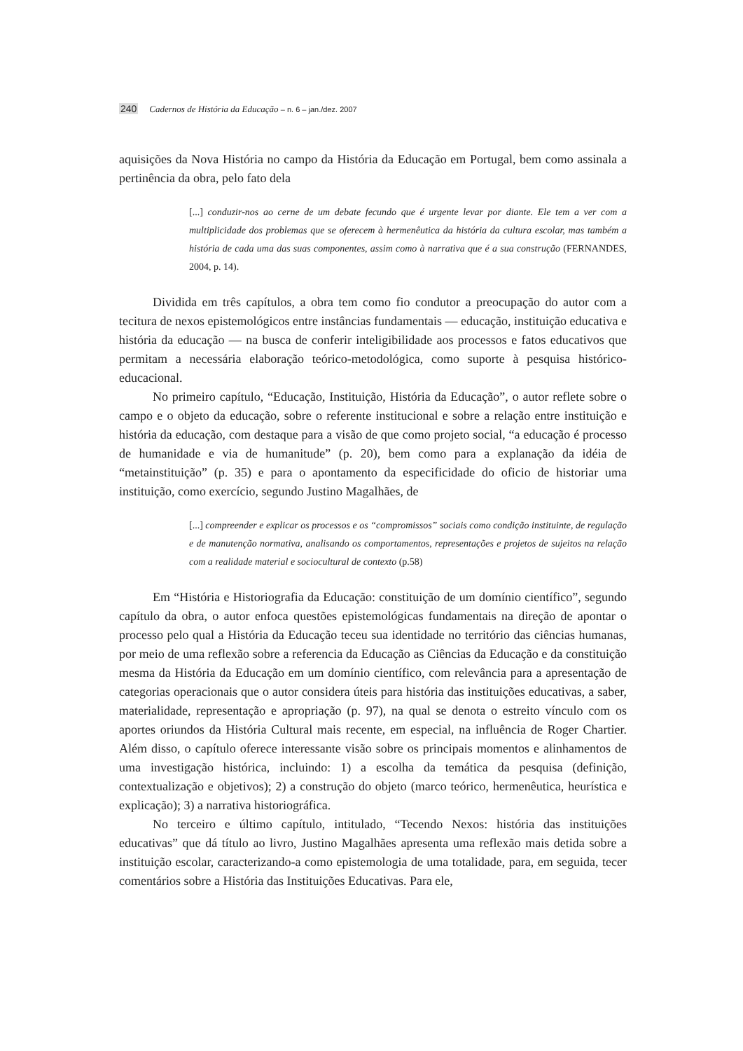240 Cadernos de História da Educação – n. 6 – jan./dez. 2007
aquisições da Nova História no campo da História da Educação em Portugal, bem como assinala a pertinência da obra, pelo fato dela
[...] conduzir-nos ao cerne de um debate fecundo que é urgente levar por diante. Ele tem a ver com a multiplicidade dos problemas que se oferecem à hermenêutica da história da cultura escolar, mas também a história de cada uma das suas componentes, assim como à narrativa que é a sua construção (FERNANDES, 2004, p. 14).
Dividida em três capítulos, a obra tem como fio condutor a preocupação do autor com a tecitura de nexos epistemológicos entre instâncias fundamentais — educação, instituição educativa e história da educação — na busca de conferir inteligibilidade aos processos e fatos educativos que permitam a necessária elaboração teórico-metodológica, como suporte à pesquisa histórico-educacional.
No primeiro capítulo, “Educação, Instituição, História da Educação”, o autor reflete sobre o campo e o objeto da educação, sobre o referente institucional e sobre a relação entre instituição e história da educação, com destaque para a visão de que como projeto social, “a educação é processo de humanidade e via de humanitude” (p. 20), bem como para a explanação da idéia de “metainstituição” (p. 35) e para o apontamento da especificidade do oficio de historiar uma instituição, como exercício, segundo Justino Magalhães, de
[...] compreender e explicar os processos e os “compromissos” sociais como condição instituinte, de regulação e de manutenção normativa, analisando os comportamentos, representações e projetos de sujeitos na relação com a realidade material e sociocultural de contexto (p.58)
Em “História e Historiografia da Educação: constituição de um domínio científico”, segundo capítulo da obra, o autor enfoca questões epistemológicas fundamentais na direção de apontar o processo pelo qual a História da Educação teceu sua identidade no território das ciências humanas, por meio de uma reflexão sobre a referencia da Educação as Ciências da Educação e da constituição mesma da História da Educação em um domínio científico, com relevância para a apresentação de categorias operacionais que o autor considera úteis para história das instituições educativas, a saber, materialidade, representação e apropriação (p. 97), na qual se denota o estreito vínculo com os aportes oriundos da História Cultural mais recente, em especial, na influência de Roger Chartier. Além disso, o capítulo oferece interessante visão sobre os principais momentos e alinhamentos de uma investigação histórica, incluindo: 1) a escolha da temática da pesquisa (definição, contextualização e objetivos); 2) a construção do objeto (marco teórico, hermenêutica, heurística e explicação); 3) a narrativa historiográfica.
No terceiro e último capítulo, intitulado, “Tecendo Nexos: história das instituições educativas” que dá título ao livro, Justino Magalhães apresenta uma reflexão mais detida sobre a instituição escolar, caracterizando-a como epistemologia de uma totalidade, para, em seguida, tecer comentários sobre a História das Instituições Educativas. Para ele,